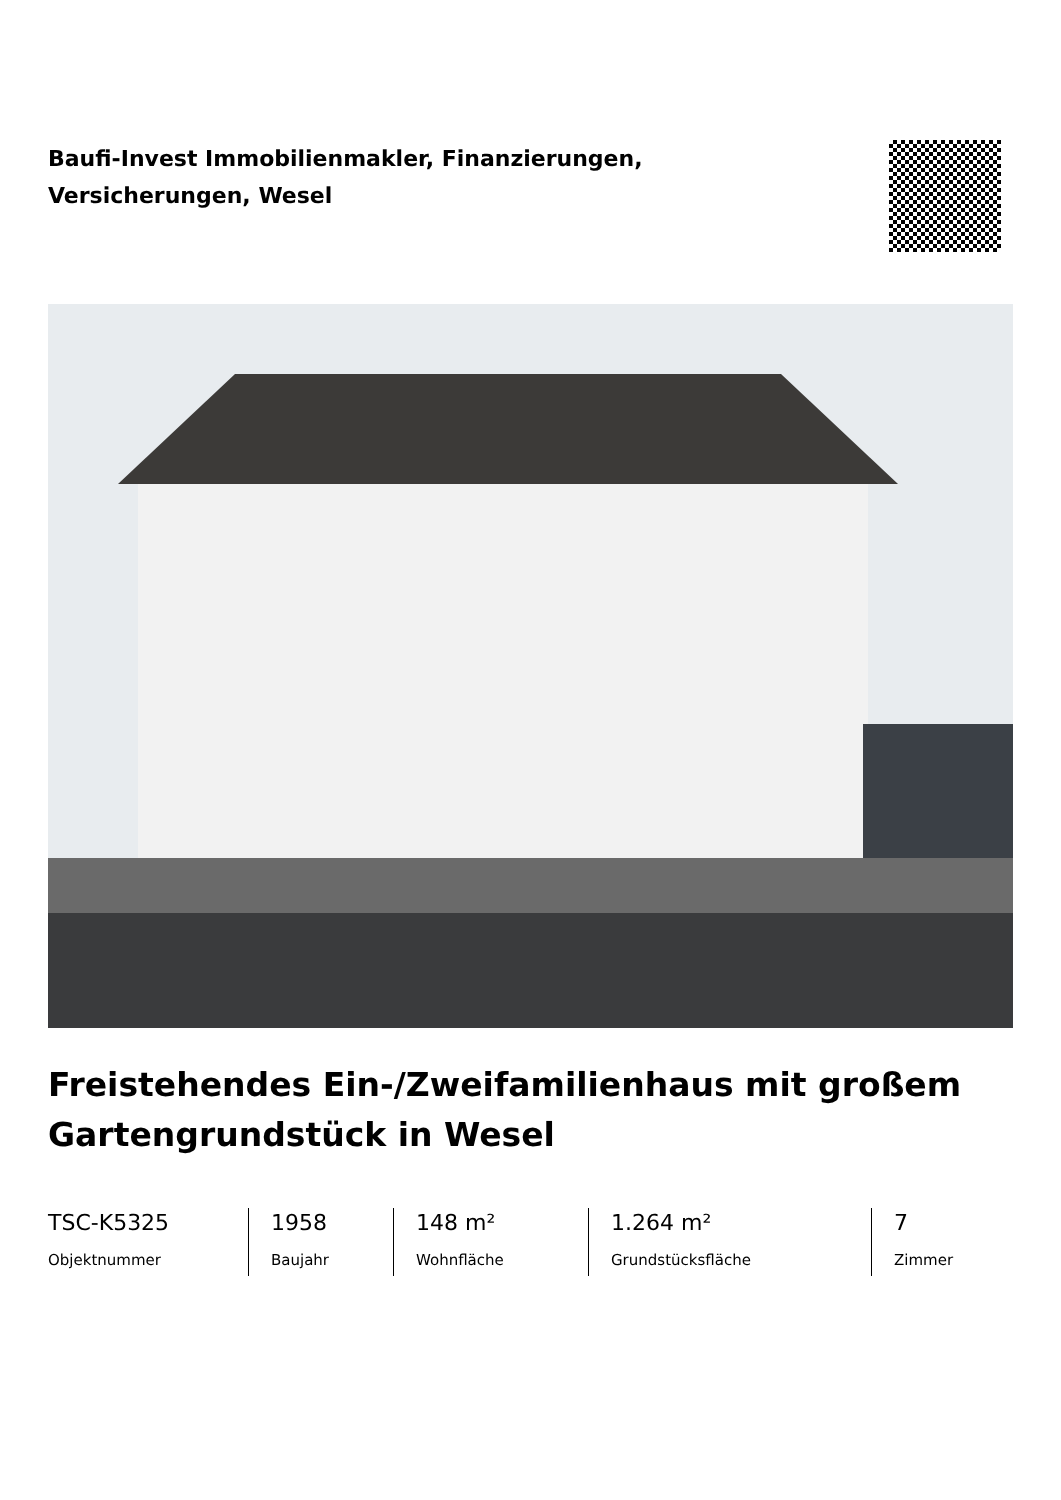Baufi-Invest Immobilienmakler, Finanzierungen, Versicherungen, Wesel
Freistehendes Ein-/Zweifamilienhaus mit großem Gartengrundstück in Wesel
TSC-K5325
Objektnummer
1958
Baujahr
148 m²
Wohnfläche
1.264 m²
Grundstücksfläche
7
Zimmer